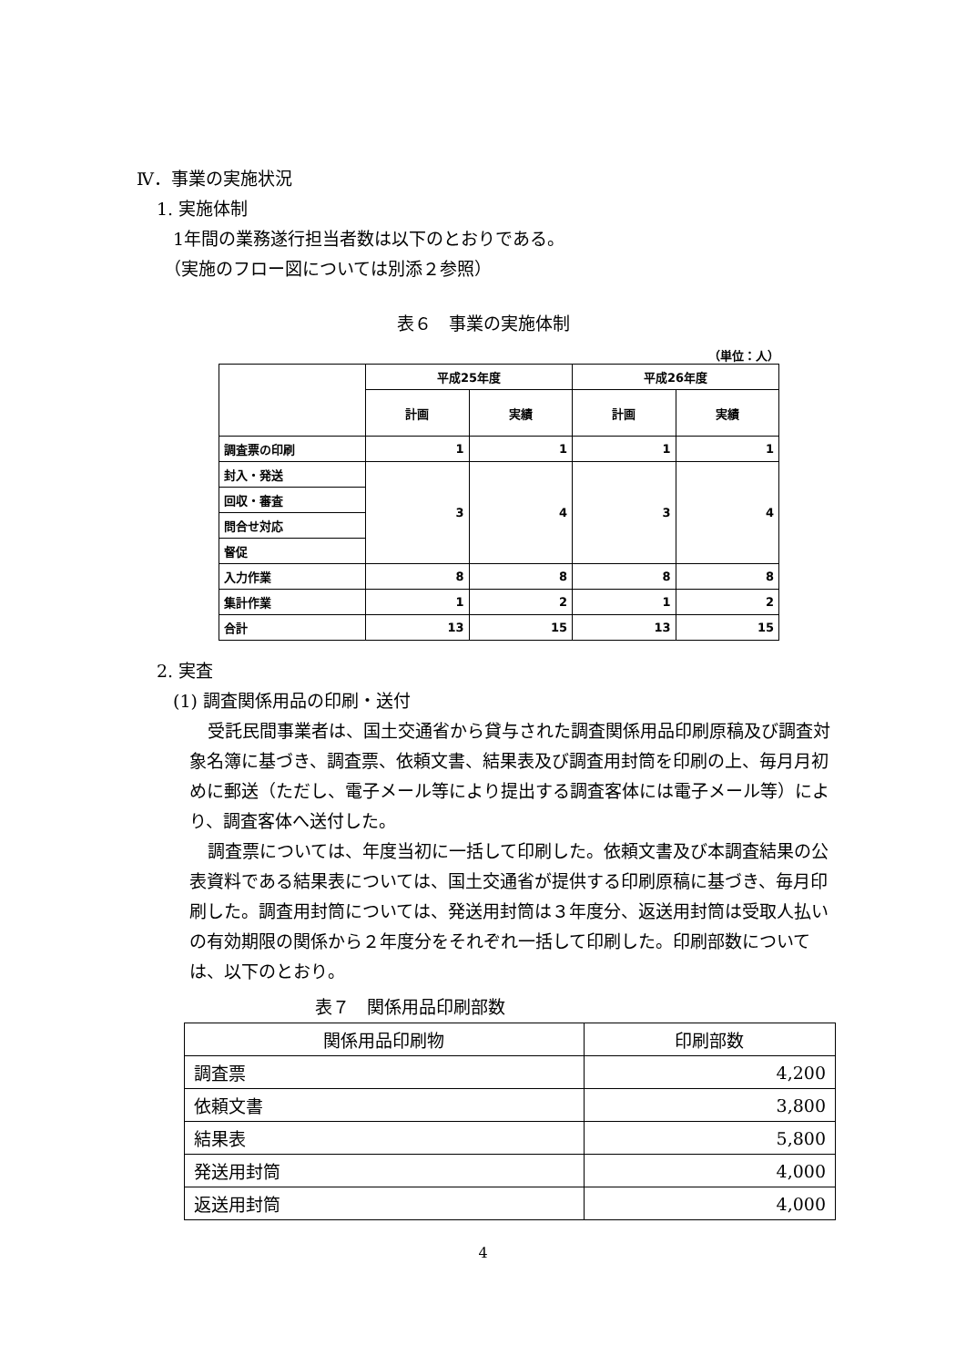Ⅳ．事業の実施状況
1. 実施体制
1年間の業務遂行担当者数は以下のとおりである。
（実施のフロー図については別添２参照）
表６　事業の実施体制
（単位：人）
| | 平成25年度 | | 平成26年度 | |
| | 計画 | 実績 | 計画 | 実績 |
| 調査票の印刷 | 1 | 1 | 1 | 1 |
| 封入・発送 | 3 | 4 | 3 | 4 |
| 回収・審査 | | | | |
| 問合せ対応 | | | | |
| 督促 | | | | |
| 入力作業 | 8 | 8 | 8 | 8 |
| 集計作業 | 1 | 2 | 1 | 2 |
| 合計 | 13 | 15 | 13 | 15 |
2. 実査
(1) 調査関係用品の印刷・送付
受託民間事業者は、国土交通省から貸与された調査関係用品印刷原稿及び調査対象名簿に基づき、調査票、依頼文書、結果表及び調査用封筒を印刷の上、毎月月初めに郵送（ただし、電子メール等により提出する調査客体には電子メール等）により、調査客体へ送付した。
調査票については、年度当初に一括して印刷した。依頼文書及び本調査結果の公表資料である結果表については、国土交通省が提供する印刷原稿に基づき、毎月印刷した。調査用封筒については、発送用封筒は３年度分、返送用封筒は受取人払いの有効期限の関係から２年度分をそれぞれ一括して印刷した。印刷部数については、以下のとおり。
表７　関係用品印刷部数
| 関係用品印刷物 | 印刷部数 |
| 調査票 | 4,200 |
| 依頼文書 | 3,800 |
| 結果表 | 5,800 |
| 発送用封筒 | 4,000 |
| 返送用封筒 | 4,000 |
4